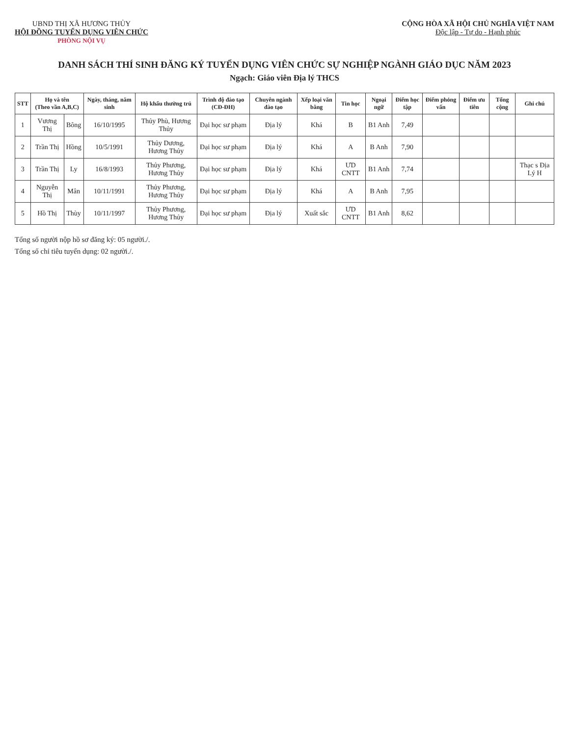UBND THỊ XÃ HƯƠNG THỦY
HỘI ĐỒNG TUYỂN DỤNG VIÊN CHỨC
PHÒNG NỘI VỤ
CỘNG HÒA XÃ HỘI CHỦ NGHĨA VIỆT NAM
Độc lập - Tự do - Hạnh phúc
DANH SÁCH THÍ SINH ĐĂNG KÝ TUYỂN DỤNG VIÊN CHỨC SỰ NGHIỆP NGÀNH GIÁO DỤC NĂM 2023
Ngạch: Giáo viên Địa lý THCS
| STT | Họ và tên (Theo vần A,B,C) | | Ngày, tháng, năm sinh | Hộ khẩu thường trú | Trình độ đào tạo (CĐ-ĐH) | Chuyên ngành đào tạo | Xếp loại văn bằng | Tin học | Ngoại ngữ | Điểm học tập | Điểm phỏng vấn | Điểm ưu tiên | Tổng cộng | Ghi chú |
| --- | --- | --- | --- | --- | --- | --- | --- | --- | --- | --- | --- | --- | --- | --- |
| 1 | Vương Thị | Bông | 16/10/1995 | Thủy Phù, Hương Thủy | Đại học sư phạm | Địa lý | Khá | B | B1 Anh | 7,49 | | | | |
| 2 | Trần Thị | Hồng | 10/5/1991 | Thủy Dương, Hương Thủy | Đại học sư phạm | Địa lý | Khá | A | B Anh | 7,90 | | | | |
| 3 | Trần Thị | Ly | 16/8/1993 | Thủy Phương, Hương Thủy | Đại học sư phạm | Địa lý | Khá | ƯD CNTT | B1 Anh | 7,74 | | | | Thạc s Địa Lý H |
| 4 | Nguyễn Thị | Mân | 10/11/1991 | Thủy Phương, Hương Thủy | Đại học sư phạm | Địa lý | Khá | A | B Anh | 7,95 | | | | |
| 5 | Hồ Thị | Thùy | 10/11/1997 | Thủy Phương, Hương Thủy | Đại học sư phạm | Địa lý | Xuất sắc | ƯD CNTT | B1 Anh | 8,62 | | | | |
Tổng số người nộp hồ sơ đăng ký: 05 người./.
Tổng số chỉ tiêu tuyển dụng: 02 người./.